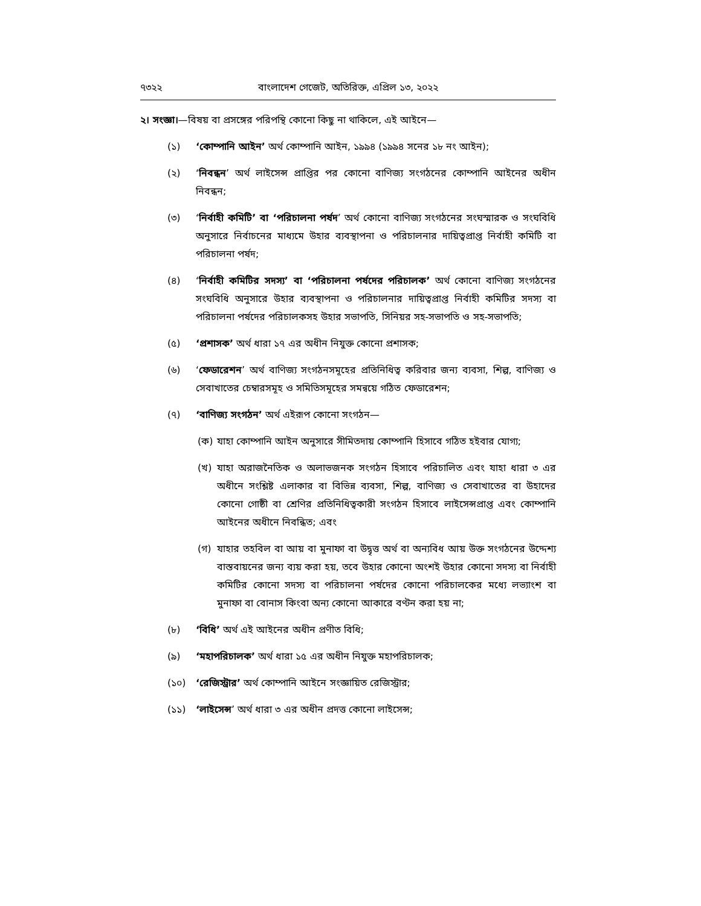৭৩২২ বাংলাদেশ গেজেট, অতিরিক্ত, এপ্রিল ১৩, ২০২২
২। সংজ্ঞা।—বিষয় বা প্রসঙ্গের পরিপন্থি কোনো কিছু না থাকিলে, এই আইনে—
(১) ‘কোম্পানি আইন’ অর্থ কোম্পানি আইন, ১৯৯৪ (১৯৯৪ সনের ১৮ নং আইন);
(২) ‘নিবন্ধন’ অর্থ লাইসেন্স প্রাপ্তির পর কোনো বাণিজ্য সংগঠনের কোম্পানি আইনের অধীন নিবন্ধন;
(৩) ‘নির্বাহী কমিটি’ বা ‘পরিচালনা পর্ষদ’ অর্থ কোনো বাণিজ্য সংগঠনের সংঘস্মারক ও সংঘবিধি অনুসারে নির্বাচনের মাধ্যমে উহার ব্যবস্থাপনা ও পরিচালনার দায়িত্বপ্রাপ্ত নির্বাহী কমিটি বা পরিচালনা পর্ষদ;
(৪) ‘নির্বাহী কমিটির সদস্য’ বা ‘পরিচালনা পর্ষদের পরিচালক’ অর্থ কোনো বাণিজ্য সংগঠনের সংঘবিধি অনুসারে উহার ব্যবস্থাপনা ও পরিচালনার দায়িত্বপ্রাপ্ত নির্বাহী কমিটির সদস্য বা পরিচালনা পর্ষদের পরিচালকসহ উহার সভাপতি, সিনিয়র সহ-সভাপতি ও সহ-সভাপতি;
(৫) ‘প্রশাসক’ অর্থ ধারা ১৭ এর অধীন নিযুক্ত কোনো প্রশাসক;
(৬) ‘ফেডারেশন’ অর্থ বাণিজ্য সংগঠনসমূহের প্রতিনিধিত্ব করিবার জন্য ব্যবসা, শিল্প, বাণিজ্য ও সেবাখাতের চেম্বারসমূহ ও সমিতিসমূহের সমন্বয়ে গঠিত ফেডারেশন;
(৭) ‘বাণিজ্য সংগঠন’ অর্থ এইরূপ কোনো সংগঠন—
(ক) যাহা কোম্পানি আইন অনুসারে সীমিতদায় কোম্পানি হিসাবে গঠিত হইবার যোগ্য;
(খ) যাহা অরাজনৈতিক ও অলাভজনক সংগঠন হিসাবে পরিচালিত এবং যাহা ধারা ৩ এর অধীনে সংশ্লিষ্ট এলাকার বা বিভিন্ন ব্যবসা, শিল্প, বাণিজ্য ও সেবাখাতের বা উহাদের কোনো গোষ্ঠী বা শ্রেণির প্রতিনিধিত্বকারী সংগঠন হিসাবে লাইসেন্সপ্রাপ্ত এবং কোম্পানি আইনের অধীনে নিবন্ধিত; এবং
(গ) যাহার তহবিল বা আয় বা মুনাফা বা উদ্বৃত্ত অর্থ বা অন্যবিধ আয় উক্ত সংগঠনের উদ্দেশ্য বাস্তবায়নের জন্য ব্যয় করা হয়, তবে উহার কোনো অংশই উহার কোনো সদস্য বা নির্বাহী কমিটির কোনো সদস্য বা পরিচালনা পর্ষদের কোনো পরিচালকের মধ্যে লভ্যাংশ বা মুনাফা বা বোনাস কিংবা অন্য কোনো আকারে বণ্টন করা হয় না;
(৮) ‘বিধি’ অর্থ এই আইনের অধীন প্রণীত বিধি;
(৯) ‘মহাপরিচালক’ অর্থ ধারা ১৫ এর অধীন নিযুক্ত মহাপরিচালক;
(১০) ‘রেজিস্ট্রার’ অর্থ কোম্পানি আইনে সংজ্ঞায়িত রেজিস্ট্রার;
(১১) ‘লাইসেন্স’ অর্থ ধারা ৩ এর অধীন প্রদত্ত কোনো লাইসেন্স;